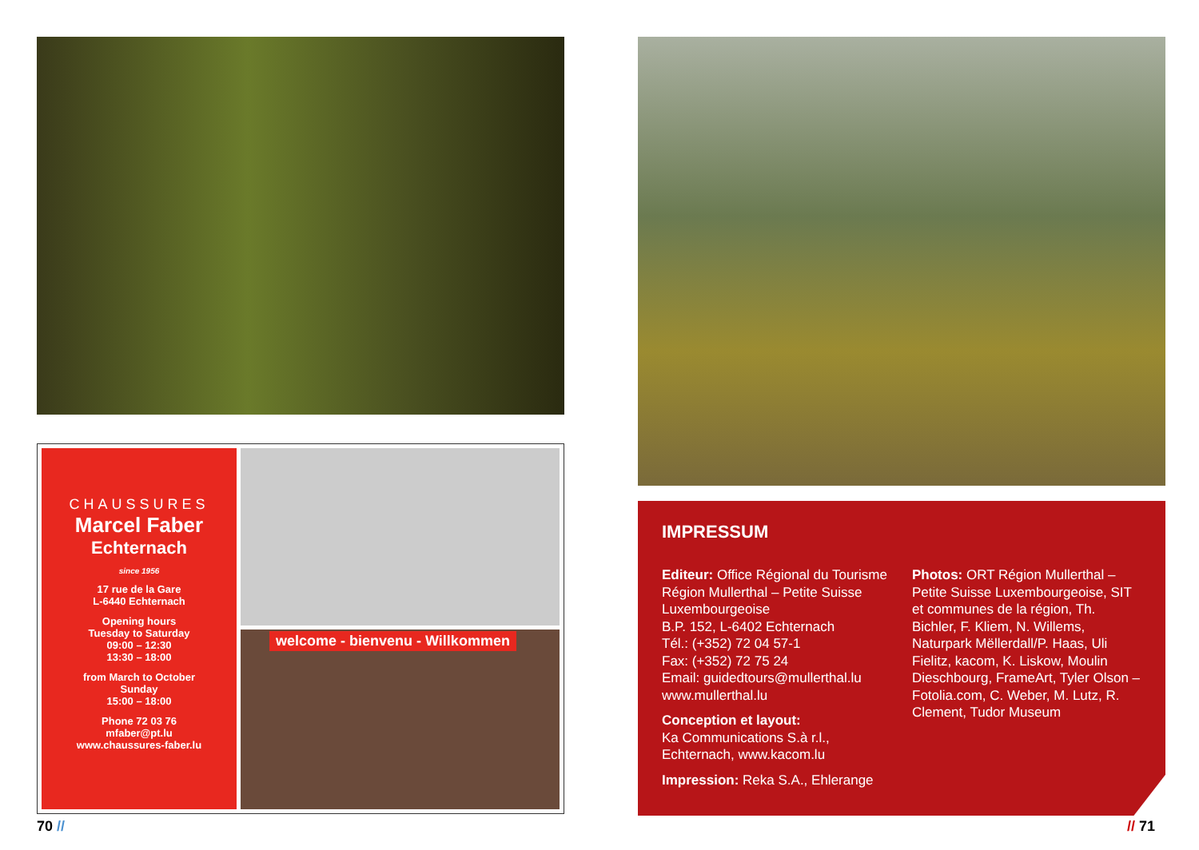CHAUSSURES
Marcel Faber
Echternach
since 1956
17 rue de la Gare
L-6440 Echternach
Opening hours
Tuesday to Saturday
09:00 – 12:30
13:30 – 18:00
from March to October
Sunday
15:00 – 18:00
Phone 72 03 76
mfaber@pt.lu
www.chaussures-faber.lu
welcome - bienvenu - Willkommen
IMPRESSUM
Editeur: Office Régional du Tourisme Région Mullerthal – Petite Suisse Luxembourgeoise
B.P. 152, L-6402 Echternach
Tél.: (+352) 72 04 57-1
Fax: (+352) 72 75 24
Email: guidedtours@mullerthal.lu
www.mullerthal.lu
Conception et layout:
Ka Communications S.à r.l., Echternach, www.kacom.lu
Impression: Reka S.A., Ehlerange
Photos: ORT Région Mullerthal – Petite Suisse Luxembourgeoise, SIT et communes de la région, Th. Bichler, F. Kliem, N. Willems, Naturpark Mëllerdall/P. Haas, Uli Fielitz, kacom, K. Liskow, Moulin Dieschbourg, FrameArt, Tyler Olson – Fotolia.com, C. Weber, M. Lutz, R. Clement, Tudor Museum
70 // // 71